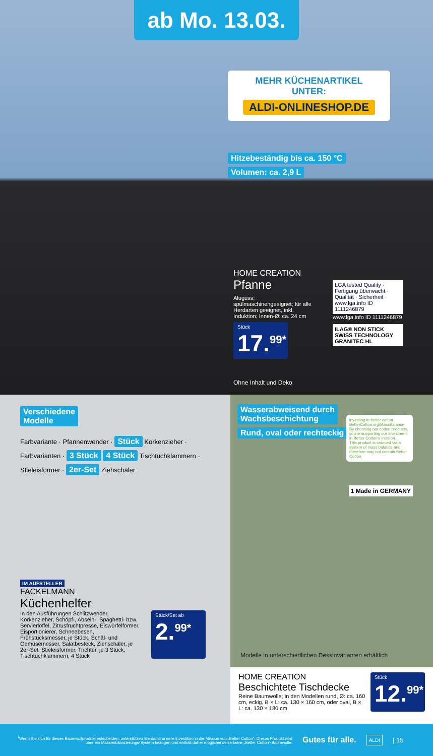ab Mo. 13.03.
MEHR KÜCHENARTIKEL
UNTER:
ALDI-ONLINESHOP.DE
Hitzebeständig bis ca. 150 °C
Volumen: ca. 2,9 L
HOME CREATION
Pfanne
Aluguss; spülmaschinengeeignet; für alle Herdarten geeignet, inkl. Induktion; Innen-Ø: ca. 24 cm
Stück
17.<sup>99*</sup>
Ohne Inhalt und Deko
LGA tested Quality · Fertigung überwacht · Qualität · Sicherheit · www.lga.info ID 1111246879
www.lga.info ID 1111246879
ILAG® NON STICK SWISS TECHNOLOGY GRANITEC HL
Verschiedene
Modelle
Farbvariante · Pfannenwender · Stück Korkenzieher · Farbvarianten · 3 Stück 4 Stück Tischtuchklammern · Stieleisformer · 2er-Set Ziehschäler
IM AUFSTELLER
FACKELMANN
Küchenhelfer
In den Ausführungen Schlitzwender, Korkenzieher, Schöpf-, Abseih-, Spaghetti- bzw. Servierlöffel, Zitrusfruchtpresse, Eiswürfelformer, Eisportionierer, Schneebesen, Frühstücksmesser, je Stück, Schäl- und Gemüsemesser, Salatbesteck, Ziehschäler, je 2er-Set, Stieleisformer, Trichter, je 3 Stück, Tischtuchklammern, 4 Stück
Stück/Set ab
2.<sup>99*</sup>
Wasserabweisend durch
Wachsbeschichtung
Rund, oval oder rechteckig
investing in better cotton
BetterCotton.org/MassBalance
By choosing our cotton products, you're supporting our investment in Better Cotton's mission.
This product is sourced via a system of mass balance and therefore may not contain Better Cotton.
1 Made in GERMANY
Modelle in unterschiedlichen Dessinvarianten erhältlich
HOME CREATION
Beschichtete Tischdecke
Reine Baumwolle; in den Modellen rund, Ø: ca. 160 cm, eckig, B × L: ca. 130 × 160 cm, oder oval, B × L: ca. 130 × 180 cm
Stück
12.<sup>99*</sup>
<sup>1</sup> Wenn Sie sich für dieses Baumwollprodukt entscheiden, unterstützen Sie damit unsere Investition in die Mission von „Better Cotton“. Dieses Produkt wird über ein Massenbilanzierungs-System bezogen und enthält daher möglicherweise keine „Better Cotton“-Baumwolle.
Gutes für alle. ALDI | 15